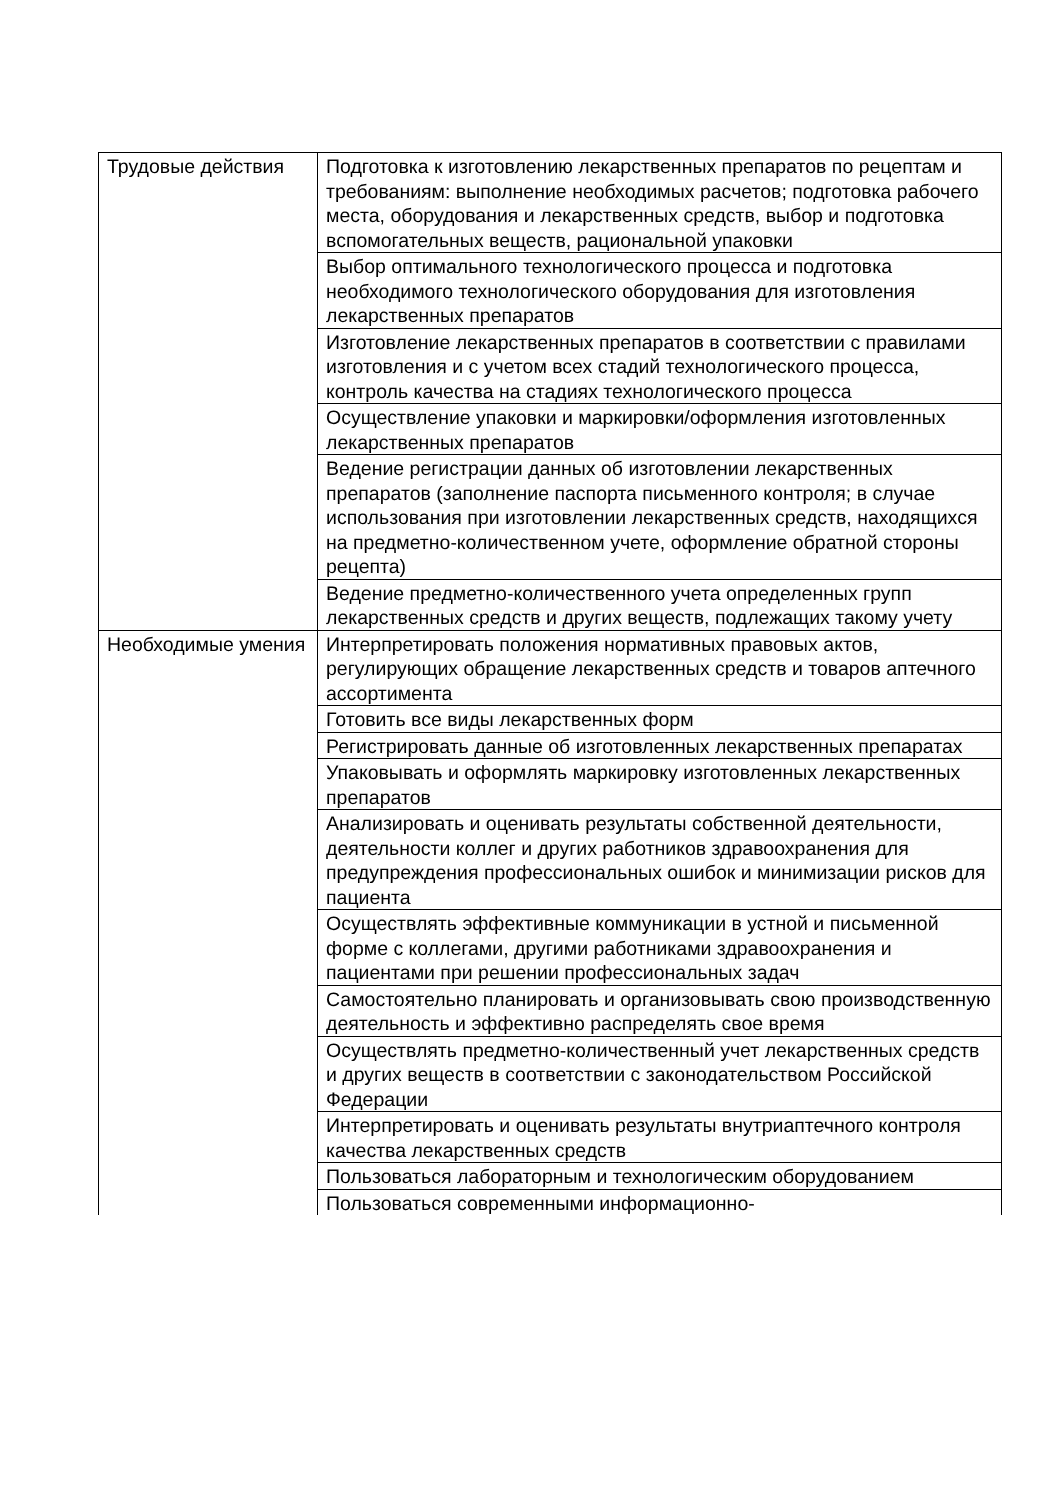| Трудовые действия | Подготовка к изготовлению лекарственных препаратов по рецептам и требованиям: выполнение необходимых расчетов; подготовка рабочего места, оборудования и лекарственных средств, выбор и подготовка вспомогательных веществ, рациональной упаковки |
| | Выбор оптимального технологического процесса и подготовка необходимого технологического оборудования для изготовления лекарственных препаратов |
| | Изготовление лекарственных препаратов в соответствии с правилами изготовления и с учетом всех стадий технологического процесса, контроль качества на стадиях технологического процесса |
| | Осуществление упаковки и маркировки/оформления изготовленных лекарственных препаратов |
| | Ведение регистрации данных об изготовлении лекарственных препаратов (заполнение паспорта письменного контроля; в случае использования при изготовлении лекарственных средств, находящихся на предметно-количественном учете, оформление обратной стороны рецепта) |
| | Ведение предметно-количественного учета определенных групп лекарственных средств и других веществ, подлежащих такому учету |
| Необходимые умения | Интерпретировать положения нормативных правовых актов, регулирующих обращение лекарственных средств и товаров аптечного ассортимента |
| | Готовить все виды лекарственных форм |
| | Регистрировать данные об изготовленных лекарственных препаратах |
| | Упаковывать и оформлять маркировку изготовленных лекарственных препаратов |
| | Анализировать и оценивать результаты собственной деятельности, деятельности коллег и других работников здравоохранения для предупреждения профессиональных ошибок и минимизации рисков для пациента |
| | Осуществлять эффективные коммуникации в устной и письменной форме с коллегами, другими работниками здравоохранения и пациентами при решении профессиональных задач |
| | Самостоятельно планировать и организовывать свою производственную деятельность и эффективно распределять свое время |
| | Осуществлять предметно-количественный учет лекарственных средств и других веществ в соответствии с законодательством Российской Федерации |
| | Интерпретировать и оценивать результаты внутриаптечного контроля качества лекарственных средств |
| | Пользоваться лабораторным и технологическим оборудованием |
| | Пользоваться современными информационно- |